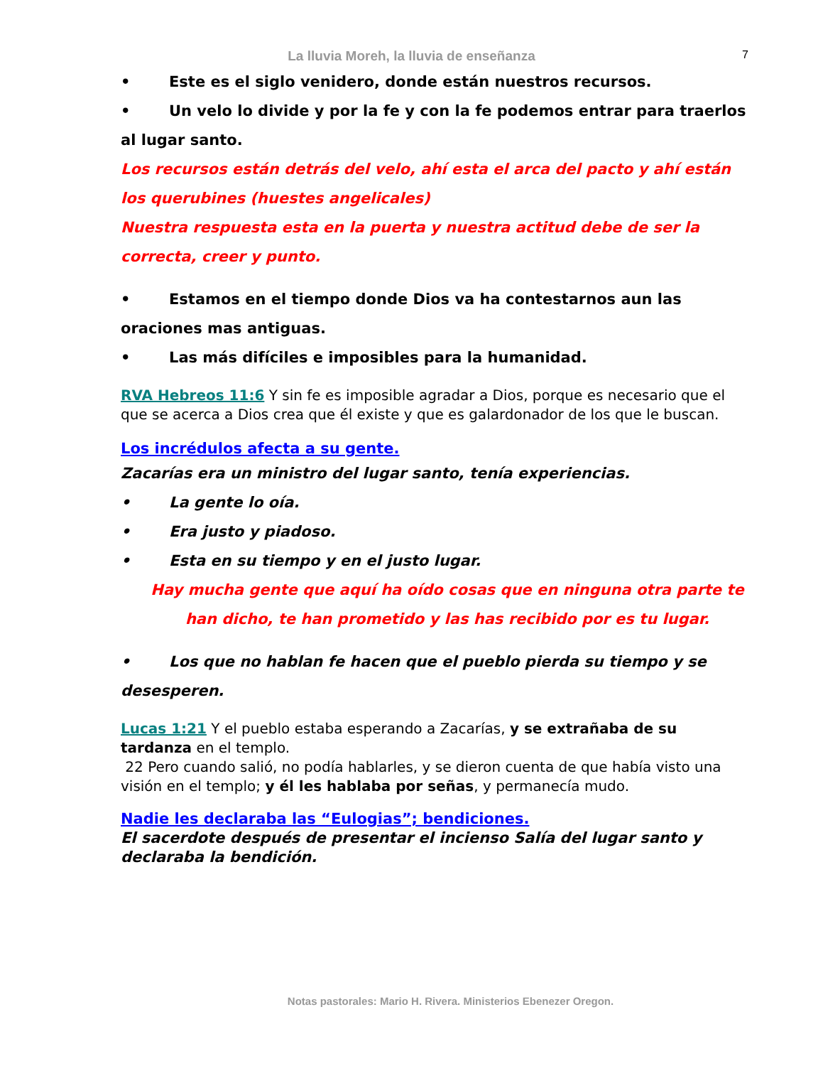La lluvia Moreh, la lluvia de enseñanza
7
• Este es el siglo venidero, donde están nuestros recursos.
• Un velo lo divide y por la fe y con la fe podemos entrar para traerlos al lugar santo.
Los recursos están detrás del velo, ahí esta el arca del pacto y ahí están los querubines (huestes angelicales)
Nuestra respuesta esta en la puerta y nuestra actitud debe de ser la correcta, creer y punto.
• Estamos en el tiempo donde Dios va ha contestarnos aun las oraciones mas antiguas.
• Las más difíciles e imposibles para la humanidad.
RVA Hebreos 11:6 Y sin fe es imposible agradar a Dios, porque es necesario que el que se acerca a Dios crea que él existe y que es galardonador de los que le buscan.
Los incrédulos afecta a su gente.
Zacarías era un ministro del lugar santo, tenía experiencias.
• La gente lo oía.
• Era justo y piadoso.
• Esta en su tiempo y en el justo lugar.
Hay mucha gente que aquí ha oído cosas que en ninguna otra parte te han dicho, te han prometido y las has recibido por es tu lugar.
• Los que no hablan fe hacen que el pueblo pierda su tiempo y se desesperen.
Lucas 1:21 Y el pueblo estaba esperando a Zacarías, y se extrañaba de su tardanza en el templo.
22 Pero cuando salió, no podía hablarles, y se dieron cuenta de que había visto una visión en el templo; y él les hablaba por señas, y permanecía mudo.
Nadie les declaraba las “Eulogias”; bendiciones.
El sacerdote después de presentar el incienso Salía del lugar santo y declaraba la bendición.
Notas pastorales: Mario H. Rivera. Ministerios Ebenezer Oregon.